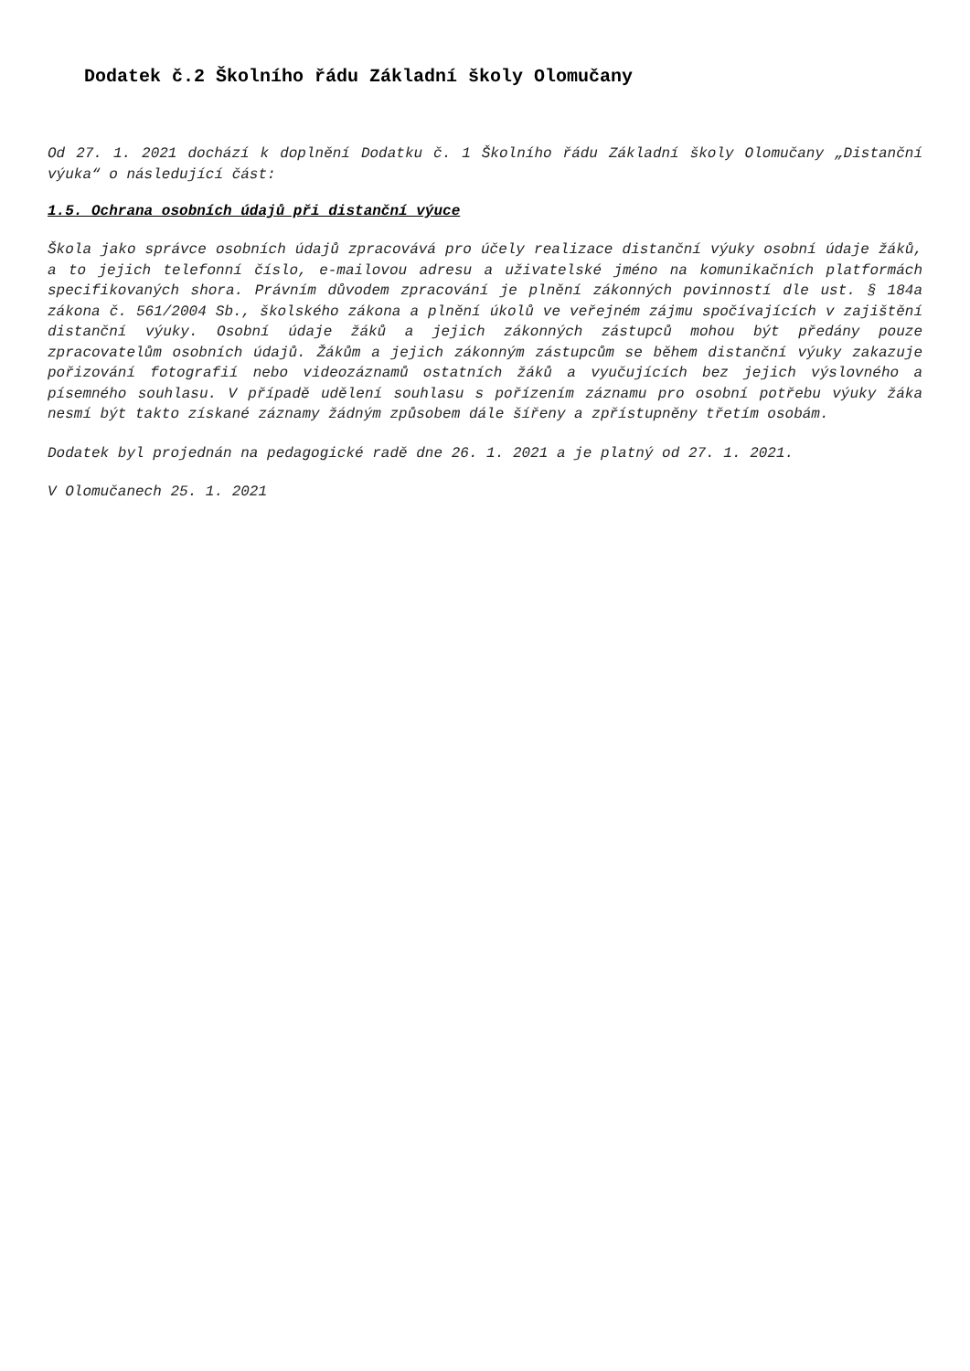Dodatek č.2 Školního řádu Základní školy Olomučany
Od 27. 1. 2021 dochází k doplnění Dodatku č. 1 Školního řádu Základní školy Olomučany „Distanční výuka“ o následující část:
1.5. Ochrana osobních údajů při distanční výuce
Škola jako správce osobních údajů zpracovává pro účely realizace distanční výuky osobní údaje žáků, a to jejich telefonní číslo, e-mailovou adresu a uživatelské jméno na komunikačních platformách specifikovaných shora. Právním důvodem zpracování je plnění zákonných povinností dle ust. § 184a zákona č. 561/2004 Sb., školského zákona a plnění úkolů ve veřejném zájmu spočívajících v zajištění distanční výuky. Osobní údaje žáků a jejich zákonných zástupců mohou být předány pouze zpracovatelům osobních údajů. Žákům a jejich zákonným zástupcům se během distanční výuky zakazuje pořizování fotografií nebo videozáznamů ostatních žáků a vyučujících bez jejich výslovného a písemného souhlasu. V případě udělení souhlasu s pořízením záznamu pro osobní potřebu výuky žáka nesmí být takto získané záznamy žádným způsobem dále šířeny a zpřístupněny třetím osobám.
Dodatek byl projednán na pedagogické radě dne 26. 1. 2021 a je platný od 27. 1. 2021.
V Olomučanech 25. 1. 2021